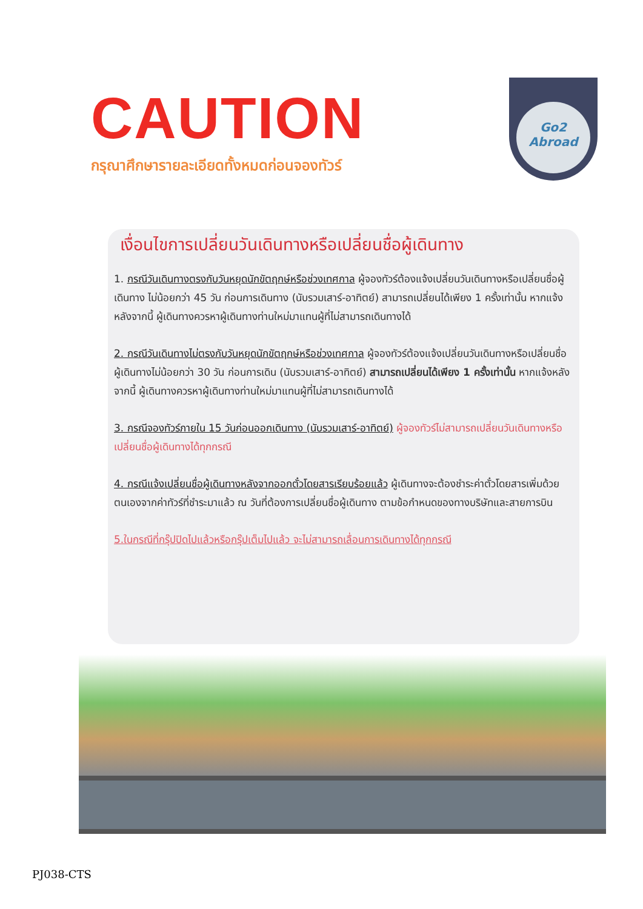CAUTION
กรุณาศึกษารายละเอียดทั้งหมดก่อนจองทัวร์
Go2
Abroad
เงื่อนไขการเปลี่ยนวันเดินทางหรือเปลี่ยนชื่อผู้เดินทาง
1. กรณีวันเดินทางตรงกับวันหยุดนักขัตฤกษ์หรือช่วงเทศกาล ผู้จองทัวร์ต้องแจ้งเปลี่ยนวันเดินทางหรือเปลี่ยนชื่อผู้เดินทาง ไม่น้อยกว่า 45 วัน ก่อนการเดินทาง (นับรวมเสาร์-อาทิตย์) สามารถเปลี่ยนได้เพียง 1 ครั้งเท่านั้น หากแจ้งหลังจากนี้ ผู้เดินทางควรหาผู้เดินทางท่านใหม่มาแทนผู้ที่ไม่สามารถเดินทางได้
2. กรณีวันเดินทางไม่ตรงกับวันหยุดนักขัตฤกษ์หรือช่วงเทศกาล ผู้จองทัวร์ต้องแจ้งเปลี่ยนวันเดินทางหรือเปลี่ยนชื่อผู้เดินทางไม่น้อยกว่า 30 วัน ก่อนการเดิน (นับรวมเสาร์-อาทิตย์) สามารถเปลี่ยนได้เพียง 1 ครั้งเท่านั้น หากแจ้งหลังจากนี้ ผู้เดินทางควรหาผู้เดินทางท่านใหม่มาแทนผู้ที่ไม่สามารถเดินทางได้
3. กรณีจองทัวร์ภายใน 15 วันก่อนออกเดินทาง (นับรวมเสาร์-อาทิตย์) ผู้จองทัวร์ไม่สามารถเปลี่ยนวันเดินทางหรือเปลี่ยนชื่อผู้เดินทางได้ทุกกรณี
4. กรณีแจ้งเปลี่ยนชื่อผู้เดินทางหลังจากออกตั๋วโดยสารเรียบร้อยแล้ว ผู้เดินทางจะต้องชำระค่าตั๋วโดยสารเพิ่มด้วยตนเองจากค่าทัวร์ที่ชำระมาแล้ว ณ วันที่ต้องการเปลี่ยนชื่อผู้เดินทาง ตามข้อกำหนดของทางบริษัทและสายการบิน
5.ในกรณีที่กรุ๊ปปิดไปแล้วหรือกรุ๊ปเต็มไปแล้ว จะไม่สามารถเลื่อนการเดินทางได้ทุกกรณี
PJ038-CTS